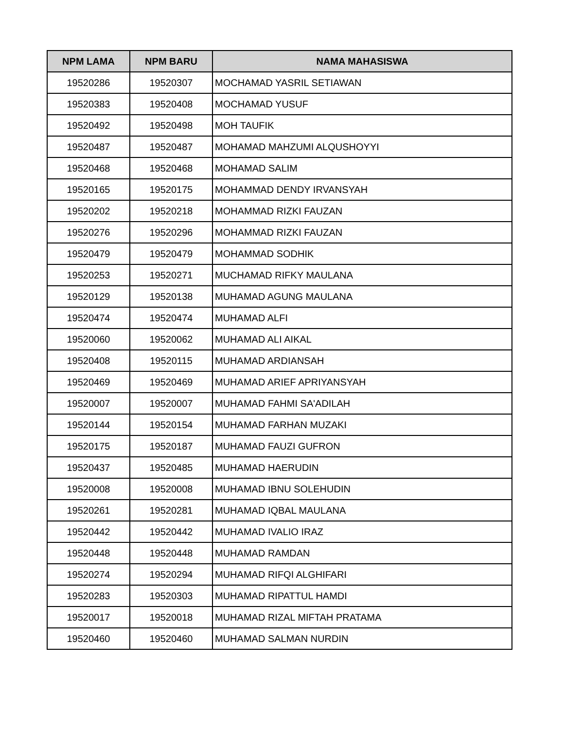| NPM LAMA | NPM BARU | NAMA MAHASISWA |
| --- | --- | --- |
| 19520286 | 19520307 | MOCHAMAD YASRIL SETIAWAN |
| 19520383 | 19520408 | MOCHAMAD YUSUF |
| 19520492 | 19520498 | MOH TAUFIK |
| 19520487 | 19520487 | MOHAMAD MAHZUMI ALQUSHOYYI |
| 19520468 | 19520468 | MOHAMAD SALIM |
| 19520165 | 19520175 | MOHAMMAD DENDY IRVANSYAH |
| 19520202 | 19520218 | MOHAMMAD RIZKI FAUZAN |
| 19520276 | 19520296 | MOHAMMAD RIZKI FAUZAN |
| 19520479 | 19520479 | MOHAMMAD SODHIK |
| 19520253 | 19520271 | MUCHAMAD RIFKY MAULANA |
| 19520129 | 19520138 | MUHAMAD AGUNG MAULANA |
| 19520474 | 19520474 | MUHAMAD ALFI |
| 19520060 | 19520062 | MUHAMAD ALI AIKAL |
| 19520408 | 19520115 | MUHAMAD ARDIANSAH |
| 19520469 | 19520469 | MUHAMAD ARIEF APRIYANSYAH |
| 19520007 | 19520007 | MUHAMAD FAHMI SA'ADILAH |
| 19520144 | 19520154 | MUHAMAD FARHAN MUZAKI |
| 19520175 | 19520187 | MUHAMAD FAUZI GUFRON |
| 19520437 | 19520485 | MUHAMAD HAERUDIN |
| 19520008 | 19520008 | MUHAMAD IBNU SOLEHUDIN |
| 19520261 | 19520281 | MUHAMAD IQBAL MAULANA |
| 19520442 | 19520442 | MUHAMAD IVALIO IRAZ |
| 19520448 | 19520448 | MUHAMAD RAMDAN |
| 19520274 | 19520294 | MUHAMAD RIFQI ALGHIFARI |
| 19520283 | 19520303 | MUHAMAD RIPATTUL HAMDI |
| 19520017 | 19520018 | MUHAMAD RIZAL MIFTAH PRATAMA |
| 19520460 | 19520460 | MUHAMAD SALMAN NURDIN |